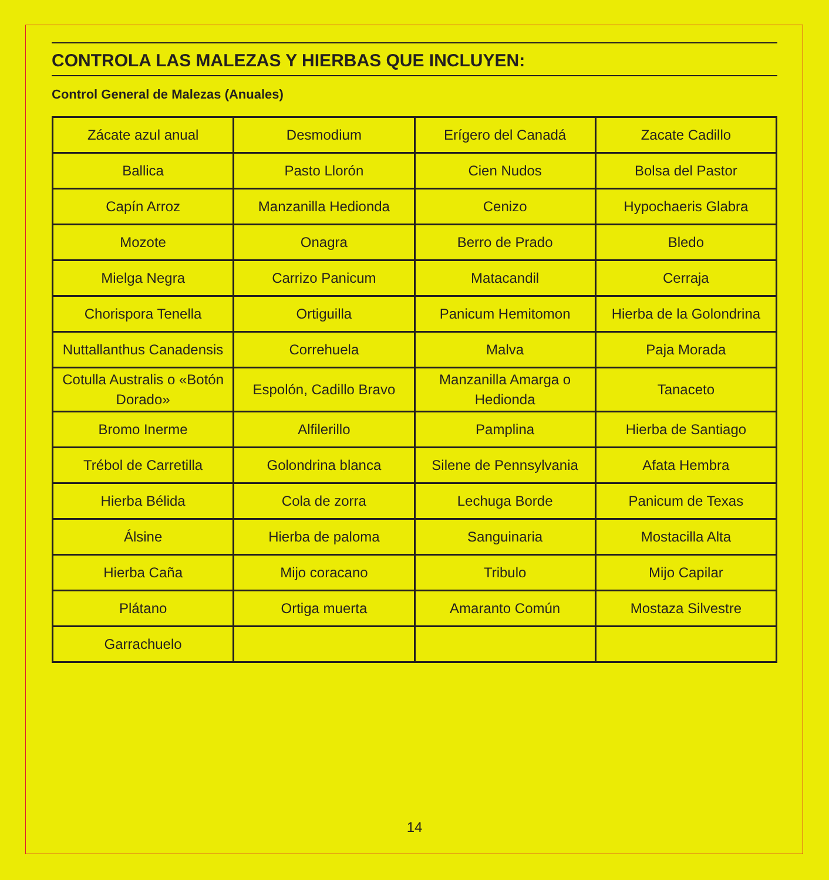CONTROLA LAS MALEZAS Y HIERBAS QUE INCLUYEN:
Control General de Malezas (Anuales)
| Zácate azul anual | Desmodium | Erígero del Canadá | Zacate Cadillo |
| Ballica | Pasto Llorón | Cien Nudos | Bolsa del Pastor |
| Capín Arroz | Manzanilla Hedionda | Cenizo | Hypochaeris Glabra |
| Mozote | Onagra | Berro de Prado | Bledo |
| Mielga Negra | Carrizo Panicum | Matacandil | Cerraja |
| Chorispora Tenella | Ortiguilla | Panicum Hemitomon | Hierba de la Golondrina |
| Nuttallanthus Canadensis | Correhuela | Malva | Paja Morada |
| Cotulla Australis o «Botón Dorado» | Espolón, Cadillo Bravo | Manzanilla Amarga o Hedionda | Tanaceto |
| Bromo Inerme | Alfilerillo | Pamplina | Hierba de Santiago |
| Trébol de Carretilla | Golondrina blanca | Silene de Pennsylvania | Afata Hembra |
| Hierba Bélida | Cola de zorra | Lechuga Borde | Panicum de Texas |
| Álsine | Hierba de paloma | Sanguinaria | Mostacilla Alta |
| Hierba Caña | Mijo coracano | Tribulo | Mijo Capilar |
| Plátano | Ortiga muerta | Amaranto Común | Mostaza Silvestre |
| Garrachuelo | | | |
14